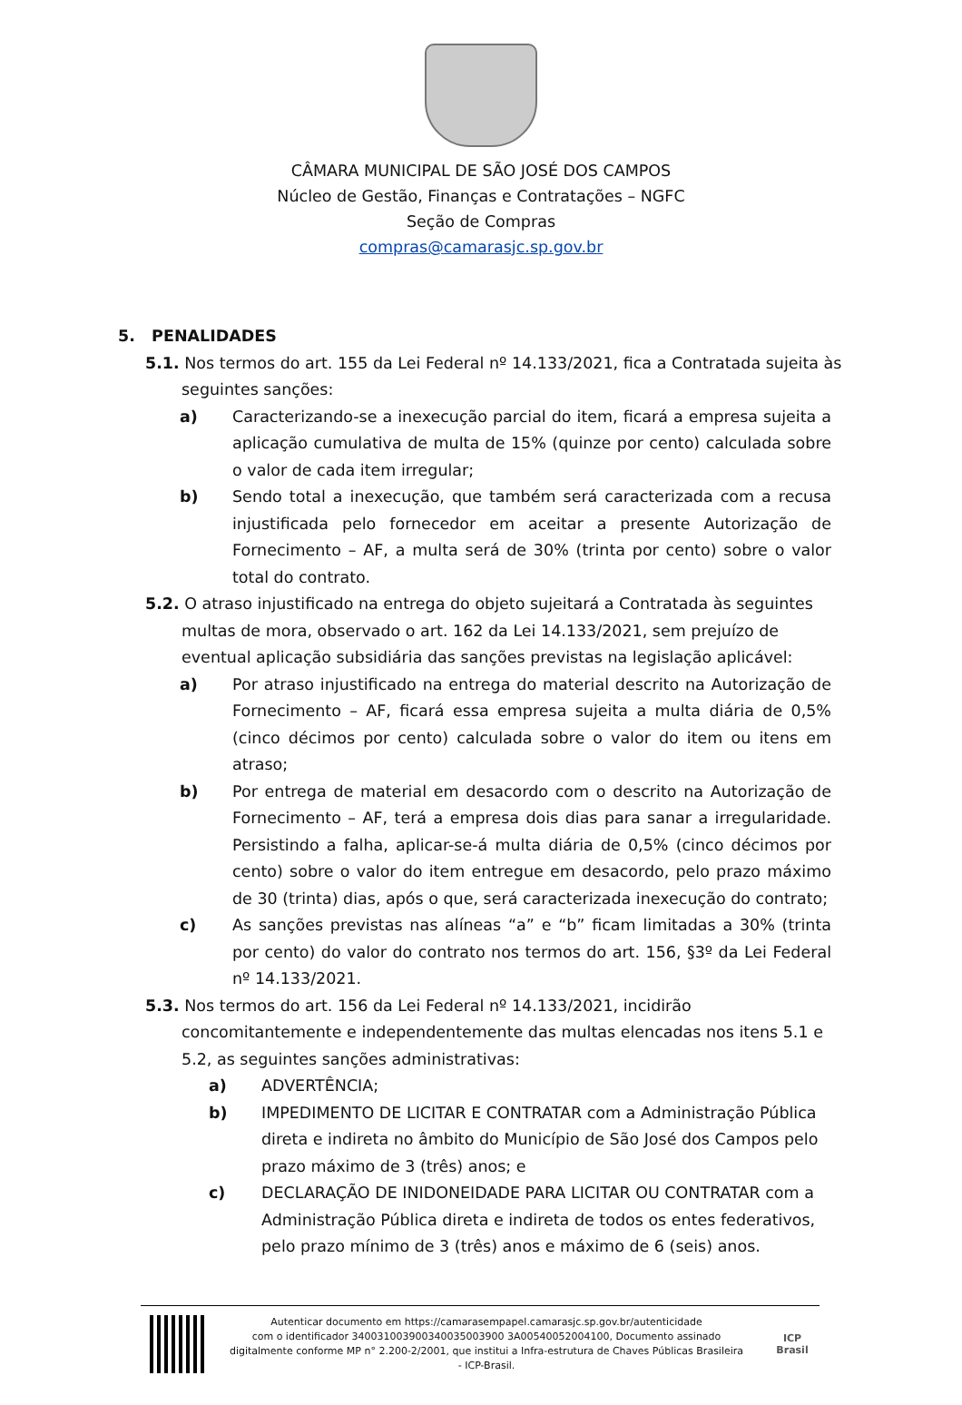CÂMARA MUNICIPAL DE SÃO JOSÉ DOS CAMPOS
Núcleo de Gestão, Finanças e Contratações – NGFC
Seção de Compras
compras@camarasjc.sp.gov.br
5. PENALIDADES
5.1. Nos termos do art. 155 da Lei Federal nº 14.133/2021, fica a Contratada sujeita às seguintes sanções:
a) Caracterizando-se a inexecução parcial do item, ficará a empresa sujeita a aplicação cumulativa de multa de 15% (quinze por cento) calculada sobre o valor de cada item irregular;
b) Sendo total a inexecução, que também será caracterizada com a recusa injustificada pelo fornecedor em aceitar a presente Autorização de Fornecimento – AF, a multa será de 30% (trinta por cento) sobre o valor total do contrato.
5.2. O atraso injustificado na entrega do objeto sujeitará a Contratada às seguintes multas de mora, observado o art. 162 da Lei 14.133/2021, sem prejuízo de eventual aplicação subsidiária das sanções previstas na legislação aplicável:
a) Por atraso injustificado na entrega do material descrito na Autorização de Fornecimento – AF, ficará essa empresa sujeita a multa diária de 0,5% (cinco décimos por cento) calculada sobre o valor do item ou itens em atraso;
b) Por entrega de material em desacordo com o descrito na Autorização de Fornecimento – AF, terá a empresa dois dias para sanar a irregularidade. Persistindo a falha, aplicar-se-á multa diária de 0,5% (cinco décimos por cento) sobre o valor do item entregue em desacordo, pelo prazo máximo de 30 (trinta) dias, após o que, será caracterizada inexecução do contrato;
c) As sanções previstas nas alíneas “a” e “b” ficam limitadas a 30% (trinta por cento) do valor do contrato nos termos do art. 156, §3º da Lei Federal nº 14.133/2021.
5.3. Nos termos do art. 156 da Lei Federal nº 14.133/2021, incidirão concomitantemente e independentemente das multas elencadas nos itens 5.1 e 5.2, as seguintes sanções administrativas:
a) ADVERTÊNCIA;
b) IMPEDIMENTO DE LICITAR E CONTRATAR com a Administração Pública direta e indireta no âmbito do Município de São José dos Campos pelo prazo máximo de 3 (três) anos; e
c) DECLARAÇÃO DE INIDONEIDADE PARA LICITAR OU CONTRATAR com a Administração Pública direta e indireta de todos os entes federativos, pelo prazo mínimo de 3 (três) anos e máximo de 6 (seis) anos.
Autenticar documento em https://camarasempapel.camarasjc.sp.gov.br/autenticidade
com o identificador 340031003900340035003900 3A00540052004100, Documento assinado
digitalmente conforme MP n° 2.200-2/2001, que institui a Infra-estrutura de Chaves Públicas Brasileira
- ICP-Brasil.
ICP
Brasil